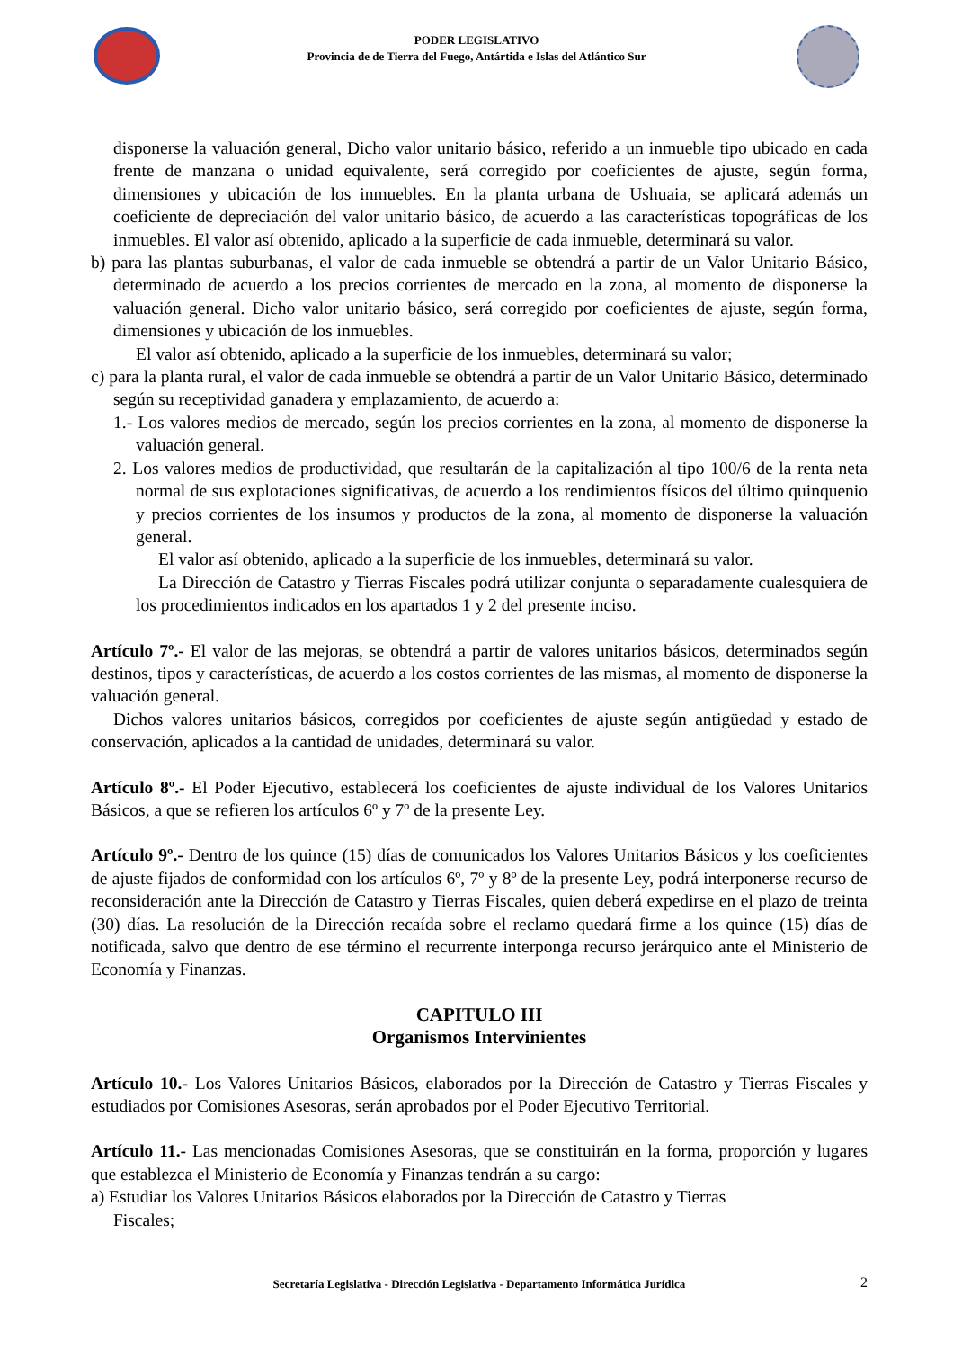PODER LEGISLATIVO
Provincia de de Tierra del Fuego, Antártida e Islas del Atlántico Sur
disponerse la valuación general, Dicho valor unitario básico, referido a un inmueble tipo ubicado en cada frente de manzana o unidad equivalente, será corregido por coeficientes de ajuste, según forma, dimensiones y ubicación de los inmuebles. En la planta urbana de Ushuaia, se aplicará además un coeficiente de depreciación del valor unitario básico, de acuerdo a las características topográficas de los inmuebles. El valor así obtenido, aplicado a la superficie de cada inmueble, determinará su valor.
b) para las plantas suburbanas, el valor de cada inmueble se obtendrá a partir de un Valor Unitario Básico, determinado de acuerdo a los precios corrientes de mercado en la zona, al momento de disponerse la valuación general. Dicho valor unitario básico, será corregido por coeficientes de ajuste, según forma, dimensiones y ubicación de los inmuebles.
El valor así obtenido, aplicado a la superficie de los inmuebles, determinará su valor;
c) para la planta rural, el valor de cada inmueble se obtendrá a partir de un Valor Unitario Básico, determinado según su receptividad ganadera y emplazamiento, de acuerdo a:
1.- Los valores medios de mercado, según los precios corrientes en la zona, al momento de disponerse la valuación general.
2. Los valores medios de productividad, que resultarán de la capitalización al tipo 100/6 de la renta neta normal de sus explotaciones significativas, de acuerdo a los rendimientos físicos del último quinquenio y precios corrientes de los insumos y productos de la zona, al momento de disponerse la valuación general.
El valor así obtenido, aplicado a la superficie de los inmuebles, determinará su valor.
La Dirección de Catastro y Tierras Fiscales podrá utilizar conjunta o separadamente cualesquiera de los procedimientos indicados en los apartados 1 y 2 del presente inciso.
Artículo 7º.- El valor de las mejoras, se obtendrá a partir de valores unitarios básicos, determinados según destinos, tipos y características, de acuerdo a los costos corrientes de las mismas, al momento de disponerse la valuación general.
Dichos valores unitarios básicos, corregidos por coeficientes de ajuste según antigüedad y estado de conservación, aplicados a la cantidad de unidades, determinará su valor.
Artículo 8º.- El Poder Ejecutivo, establecerá los coeficientes de ajuste individual de los Valores Unitarios Básicos, a que se refieren los artículos 6º y 7º de la presente Ley.
Artículo 9º.- Dentro de los quince (15) días de comunicados los Valores Unitarios Básicos y los coeficientes de ajuste fijados de conformidad con los artículos 6º, 7º y 8º de la presente Ley, podrá interponerse recurso de reconsideración ante la Dirección de Catastro y Tierras Fiscales, quien deberá expedirse en el plazo de treinta (30) días. La resolución de la Dirección recaída sobre el reclamo quedará firme a los quince (15) días de notificada, salvo que dentro de ese término el recurrente interponga recurso jerárquico ante el Ministerio de Economía y Finanzas.
CAPITULO III
Organismos Intervinientes
Artículo 10.- Los Valores Unitarios Básicos, elaborados por la Dirección de Catastro y Tierras Fiscales y estudiados por Comisiones Asesoras, serán aprobados por el Poder Ejecutivo Territorial.
Artículo 11.- Las mencionadas Comisiones Asesoras, que se constituirán en la forma, proporción y lugares que establezca el Ministerio de Economía y Finanzas tendrán a su cargo:
a) Estudiar los Valores Unitarios Básicos elaborados por la Dirección de Catastro y Tierras
Fiscales;
Secretaría Legislativa - Dirección Legislativa - Departamento Informática Jurídica 2